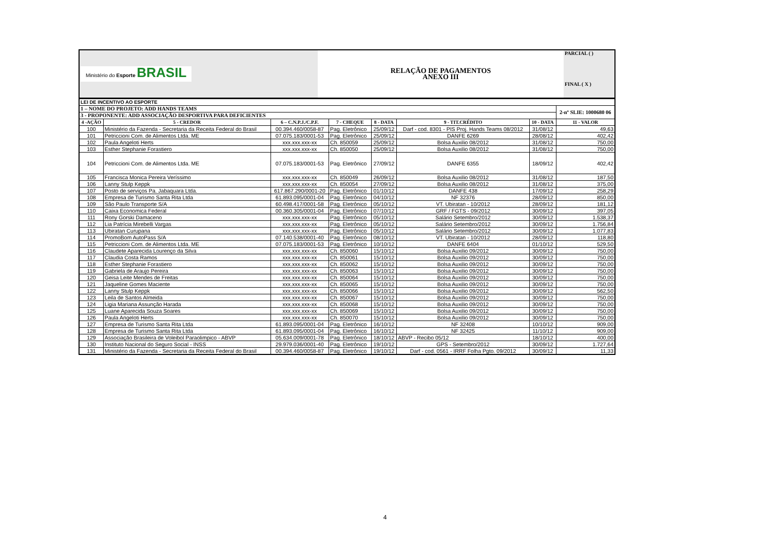| Ministério do Esporte BRASIL | RELAÇÃO DE PAGAMENTOS ANEXO III | PARCIAL ( ) FINAL ( X ) |
| LEI DE INCENTIVO AO ESPORTE | | | | | | | |
| 1 – NOME DO PROJETO: ADD HANDS TEAMS | | | | | | | 2-nº SLIE: 1000680 06 |
| 3 - PROPONENTE: ADD ASSOCIAÇÃO DESPORTIVA PARA DEFICIENTES | | | | | | | |
| 4 -AÇÃO | 5 - CREDOR | 6 – C.N.P.J./C.P.F. | 7 - CHEQUE | 8 - DATA | 9 - TIT.CRÉDITO | 10 - DATA | 11 - VALOR |
| 100 | Ministério da Fazenda - Secretaria da Receita Federal do Brasil | 00.394.460/0058-87 | Pag. Eletrônico | 25/09/12 | Darf - cod. 8301 - PIS Proj. Hands Teams 08/2012 | 31/08/12 | 49,63 |
| 101 | Petriccioni Com. de Alimentos Ltda. ME | 07.075.183/0001-53 | Pag. Eletrônico | 25/09/12 | DANFE 6269 | 28/08/12 | 402,42 |
| 102 | Paula Angeloti Herts | xxx.xxx.xxx-xx | Ch. 850059 | 25/09/12 | Bolsa Auxilio 08/2012 | 31/08/12 | 750,00 |
| 103 | Esther Stephanie Forastiero | xxx.xxx.xxx-xx | Ch. 850050 | 25/09/12 | Bolsa Auxilio 08/2012 | 31/08/12 | 750,00 |
| 104 | Petriccioni Com. de Alimentos Ltda. ME | 07.075.183/0001-53 | Pag. Eletrônico | 27/09/12 | DANFE 6355 | 18/09/12 | 402,42 |
| 105 | Francisca Monica Pereira Veríssimo | xxx.xxx.xxx-xx | Ch. 850049 | 26/09/12 | Bolsa Auxilio 08/2012 | 31/08/12 | 187,50 |
| 106 | Lanny Stulp Keppk | xxx.xxx.xxx-xx | Ch. 850054 | 27/09/12 | Bolsa Auxilio 08/2012 | 31/08/12 | 375,00 |
| 107 | Posto de serviços Pa. Jabaquara Ltda. | 617.867.290/0001-20 | Pag. Eletrônico | 01/10/12 | DANFE 438 | 17/09/12 | 258,29 |
| 108 | Empresa de Turismo Santa Rita Ltda | 61.893.095/0001-04 | Pag. Eletrônico | 04/10/12 | NF 32376 | 28/09/12 | 850,00 |
| 109 | São Paulo Transporte S/A | 60.498.417/0001-58 | Pag. Eletrônico | 05/10/12 | VT. Ubiratan - 10/2012 | 28/09/12 | 181,12 |
| 110 | Caixa Economica Federal | 00.360.305/0001-04 | Pag. Eletrônico | 07/10/12 | GRF / FGTS - 09/2012 | 30/09/12 | 397,05 |
| 111 | Rony Gorski Damaceno | xxx.xxx.xxx-xx | Pag. Eletrônico | 05/10/12 | Salário Setembro/2012 | 30/09/12 | 1.538,37 |
| 112 | Lia Patrícia Mirebelli Vargas | xxx.xxx.xxx-xx | Pag. Eletrônico | 05/10/12 | Salário Setembro/2012 | 30/09/12 | 1.756,84 |
| 113 | Ubiratan Curupana | xxx.xxx.xxx-xx | Pag. Eletrônico | 05/10/12 | Salário Setembro/2012 | 30/09/12 | 1.077,83 |
| 114 | PromoBom AutoPass S/A | 07.140.538/0001-40 | Pag. Eletrônico | 08/10/12 | VT. Ubiratan - 10/2012 | 28/09/12 | 118,80 |
| 115 | Petriccioni Com. de Alimentos Ltda. ME | 07.075.183/0001-53 | Pag. Eletrônico | 10/10/12 | DANFE 6404 | 01/10/12 | 529,50 |
| 116 | Claudete Aparecida Lourenço da Silva | xxx.xxx.xxx-xx | Ch. 850060 | 15/10/12 | Bolsa Auxilio 09/2012 | 30/09/12 | 750,00 |
| 117 | Claudia Costa Ramos | xxx.xxx.xxx-xx | Ch. 850061 | 15/10/12 | Bolsa Auxilio 09/2012 | 30/09/12 | 750,00 |
| 118 | Esther Stephanie Forastiero | xxx.xxx.xxx-xx | Ch. 850062 | 15/10/12 | Bolsa Auxilio 09/2012 | 30/09/12 | 750,00 |
| 119 | Gabriela de Araujo Pereira | xxx.xxx.xxx-xx | Ch. 850063 | 15/10/12 | Bolsa Auxilio 09/2012 | 30/09/12 | 750,00 |
| 120 | Geisa Leite Mendes de Freitas | xxx.xxx.xxx-xx | Ch. 850064 | 15/10/12 | Bolsa Auxilio 09/2012 | 30/09/12 | 750,00 |
| 121 | Jaqueline Gomes Maciente | xxx.xxx.xxx-xx | Ch. 850065 | 15/10/12 | Bolsa Auxilio 09/2012 | 30/09/12 | 750,00 |
| 122 | Lanny Stulp Keppk | xxx.xxx.xxx-xx | Ch. 850066 | 15/10/12 | Bolsa Auxilio 09/2012 | 30/09/12 | 562,50 |
| 123 | Leila de Santos Almeida | xxx.xxx.xxx-xx | Ch. 850067 | 15/10/12 | Bolsa Auxilio 09/2012 | 30/09/12 | 750,00 |
| 124 | Ligia Mariana Assunção Harada | xxx.xxx.xxx-xx | Ch. 850068 | 15/10/12 | Bolsa Auxilio 09/2012 | 30/09/12 | 750,00 |
| 125 | Luane Aparecida Souza Soares | xxx.xxx.xxx-xx | Ch. 850069 | 15/10/12 | Bolsa Auxilio 09/2012 | 30/09/12 | 750,00 |
| 126 | Paula Angeloti Herts | xxx.xxx.xxx-xx | Ch. 850070 | 15/10/12 | Bolsa Auxilio 09/2012 | 30/09/12 | 750,00 |
| 127 | Empresa de Turismo Santa Rita Ltda | 61.893.095/0001-04 | Pag. Eletrônico | 16/10/12 | NF 32408 | 10/10/12 | 909,00 |
| 128 | Empresa de Turismo Santa Rita Ltda | 61.893.095/0001-04 | Pag. Eletrônico | 16/10/12 | NF 32425 | 11/10/12 | 909,00 |
| 129 | Associação Brasileira de Voleibol Paraolimpico - ABVP | 05.634.009/0001-78 | Pag. Eletrônico | 18/10/12 | ABVP - Recibo 05/12 | 18/10/12 | 400,00 |
| 130 | Instituto Nacional do Seguro Social - INSS | 29.979.036/0001-40 | Pag. Eletrônico | 19/10/12 | GPS - Setembro/2012 | 30/09/12 | 1.727,64 |
| 131 | Ministério da Fazenda - Secretaria da Receita Federal do Brasil | 00.394.460/0058-87 | Pag. Eletrônico | 19/10/12 | Darf - cod. 0561 - IRRF Folha Pgto. 09/2012 | 30/09/12 | 11,33 |
4